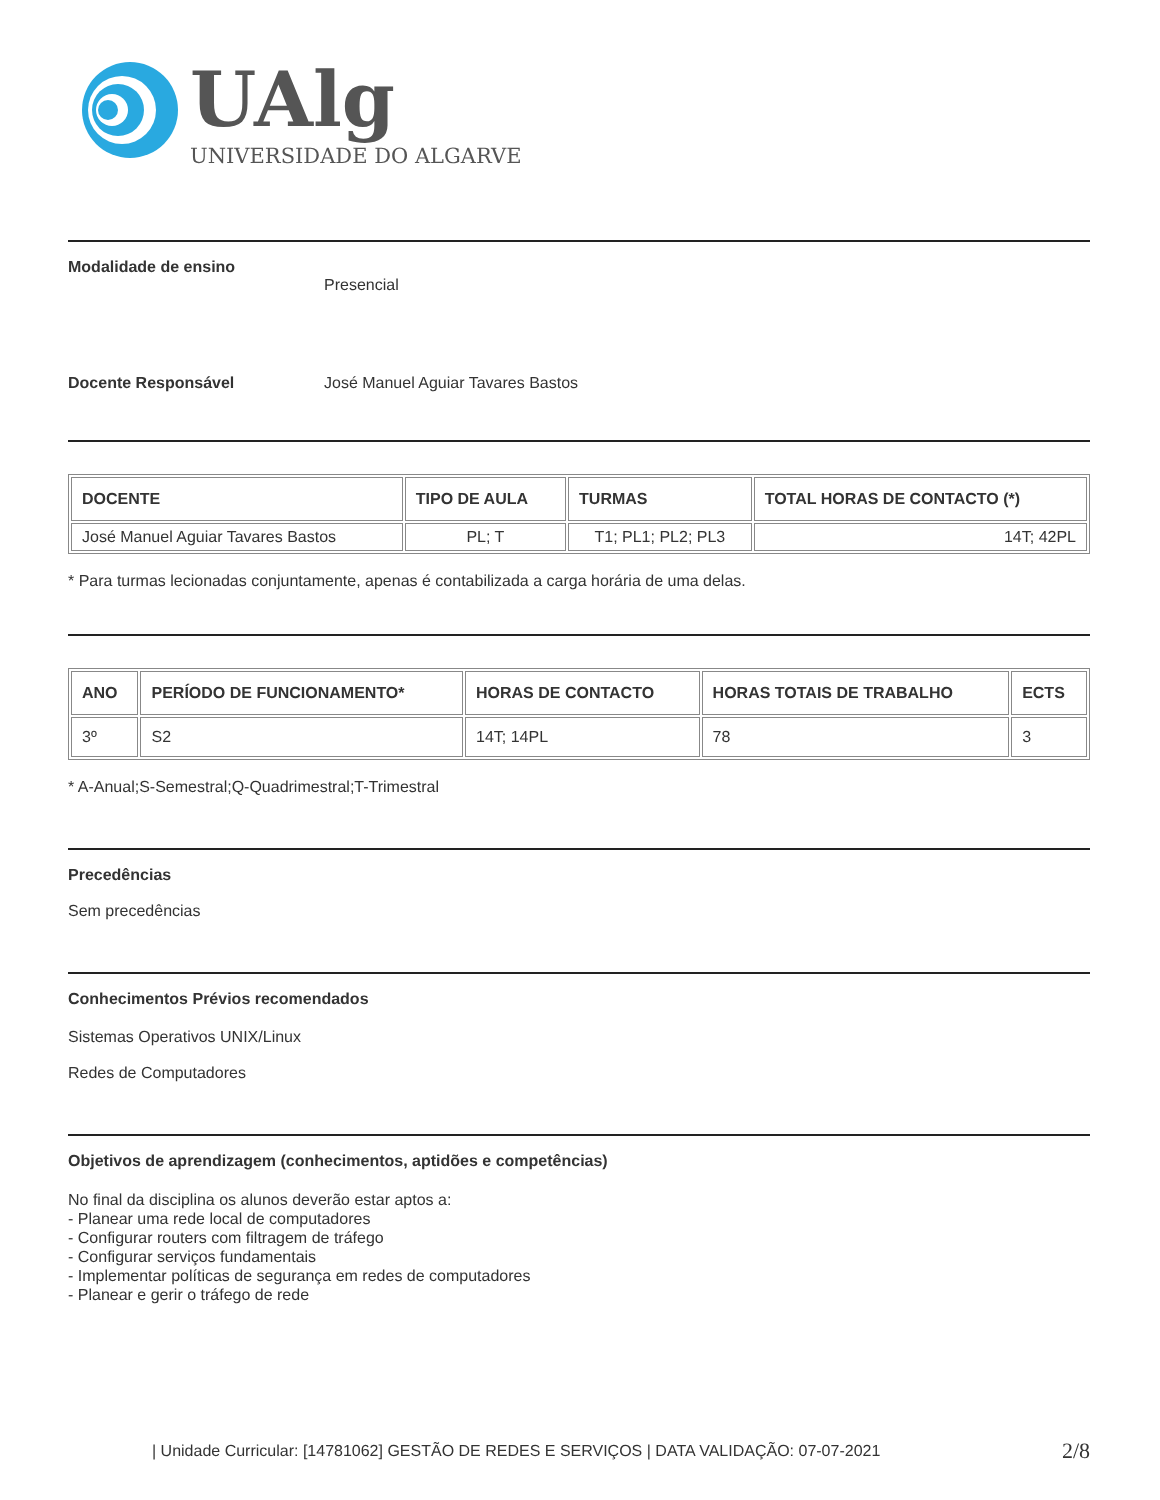UAlg
UNIVERSIDADE DO ALGARVE
Modalidade de ensino
Presencial
Docente Responsável José Manuel Aguiar Tavares Bastos
| DOCENTE | TIPO DE AULA | TURMAS | TOTAL HORAS DE CONTACTO (*) |
| --- | --- | --- | --- |
| José Manuel Aguiar Tavares Bastos | PL; T | T1; PL1; PL2; PL3 | 14T; 42PL |
* Para turmas lecionadas conjuntamente, apenas é contabilizada a carga horária de uma delas.
| ANO | PERÍODO DE FUNCIONAMENTO* | HORAS DE CONTACTO | HORAS TOTAIS DE TRABALHO | ECTS |
| --- | --- | --- | --- | --- |
| 3º | S2 | 14T; 14PL | 78 | 3 |
* A-Anual;S-Semestral;Q-Quadrimestral;T-Trimestral
Precedências
Sem precedências
Conhecimentos Prévios recomendados
Sistemas Operativos UNIX/Linux
Redes de Computadores
Objetivos de aprendizagem (conhecimentos, aptidões e competências)
No final da disciplina os alunos deverão estar aptos a:
- Planear uma rede local de computadores
- Configurar routers com filtragem de tráfego
- Configurar serviços fundamentais
- Implementar políticas de segurança em redes de computadores
- Planear e gerir o tráfego de rede
| Unidade Curricular: [14781062] GESTÃO DE REDES E SERVIÇOS | DATA VALIDAÇÃO: 07-07-2021 2/8